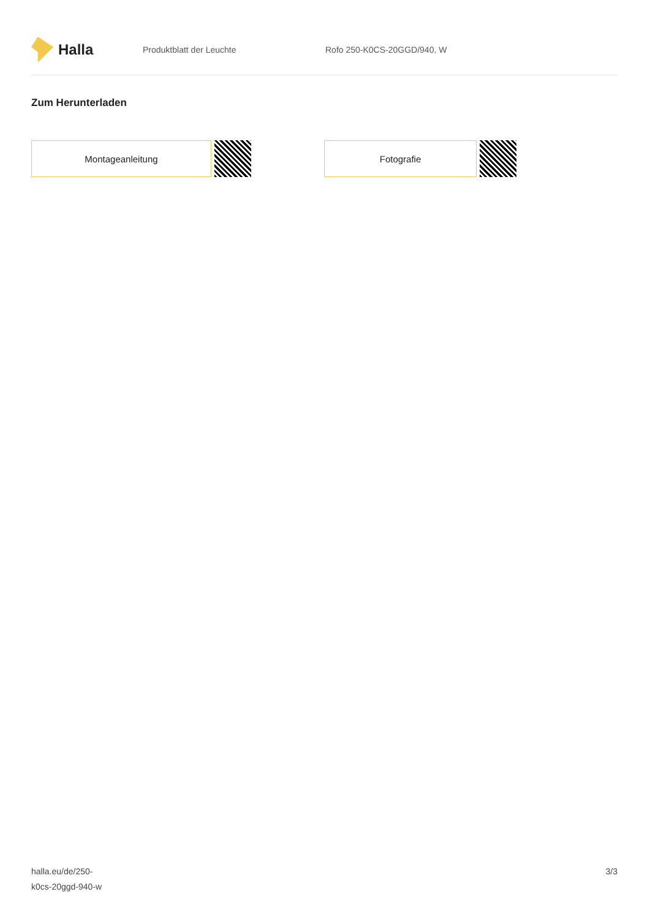Halla
Produktblatt der Leuchte Rofo 250-K0CS-20GGD/940, W
Zum Herunterladen
Montageanleitung Fotografie
halla.eu/de/250-
k0cs-20ggd-940-w
3/3